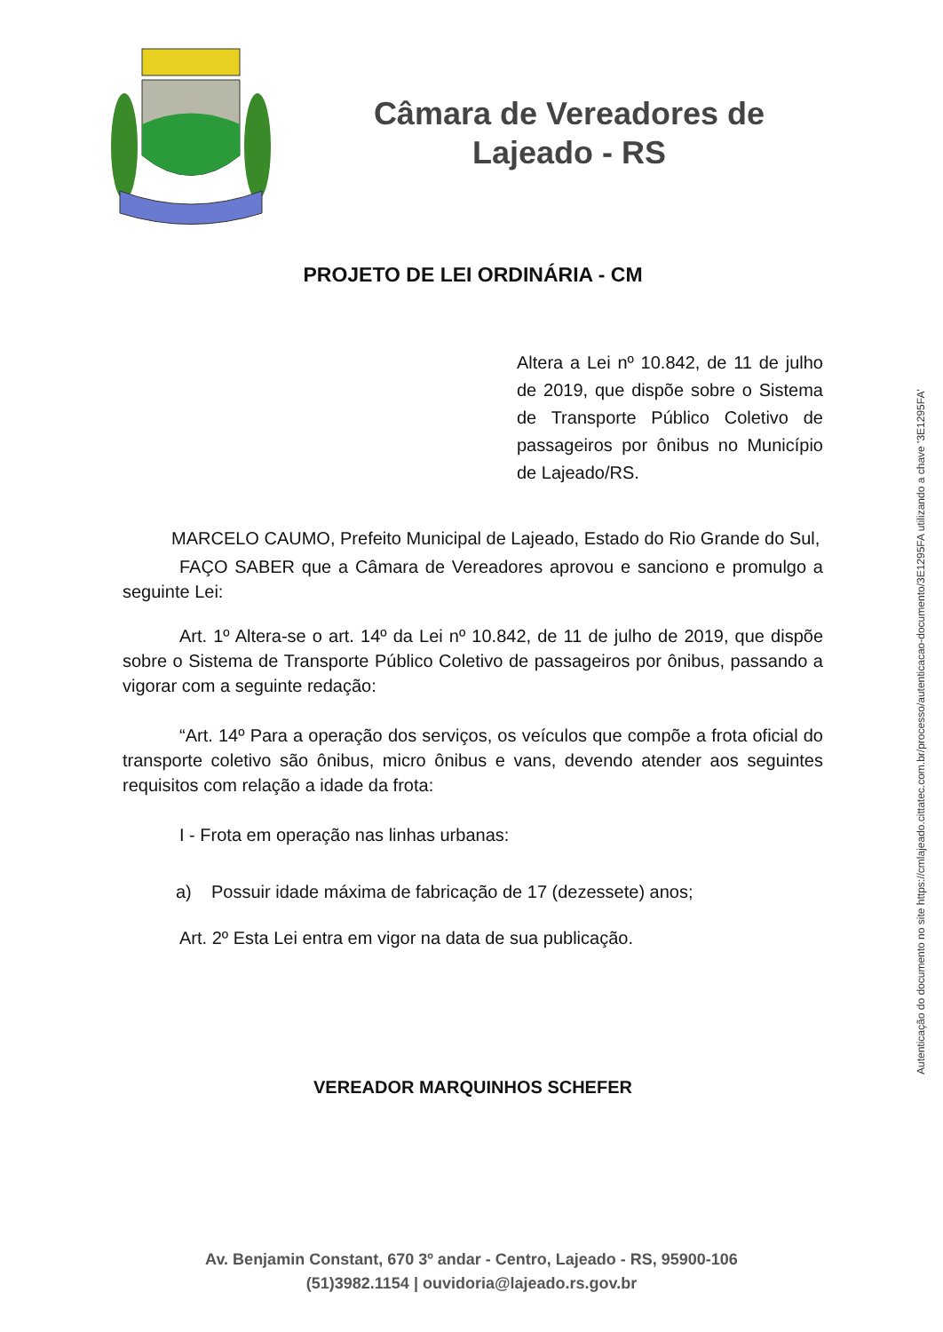Câmara de Vereadores de
Lajeado - RS
PROJETO DE LEI ORDINÁRIA - CM
Altera a Lei nº 10.842, de 11 de julho de 2019, que dispõe sobre o Sistema de Transporte Público Coletivo de passageiros por ônibus no Município de Lajeado/RS.
MARCELO CAUMO, Prefeito Municipal de Lajeado, Estado do Rio Grande do Sul,
FAÇO SABER que a Câmara de Vereadores aprovou e sanciono e promulgo a seguinte Lei:
Art. 1º Altera-se o art. 14º da Lei nº 10.842, de 11 de julho de 2019, que dispõe sobre o Sistema de Transporte Público Coletivo de passageiros por ônibus, passando a vigorar com a seguinte redação:
“Art. 14º Para a operação dos serviços, os veículos que compõe a frota oficial do transporte coletivo são ônibus, micro ônibus e vans, devendo atender aos seguintes requisitos com relação a idade da frota:
I - Frota em operação nas linhas urbanas:
a) Possuir idade máxima de fabricação de 17 (dezessete) anos;
Art. 2º Esta Lei entra em vigor na data de sua publicação.
VEREADOR MARQUINHOS SCHEFER
Av. Benjamin Constant, 670 3º andar - Centro, Lajeado - RS, 95900-106
(51)3982.1154 | ouvidoria@lajeado.rs.gov.br
Autenticação do documento no site https://cmlajeado.cittatec.com.br/processo/autenticacao-documento/3E1295FA utilizando a chave '3E1295FA'